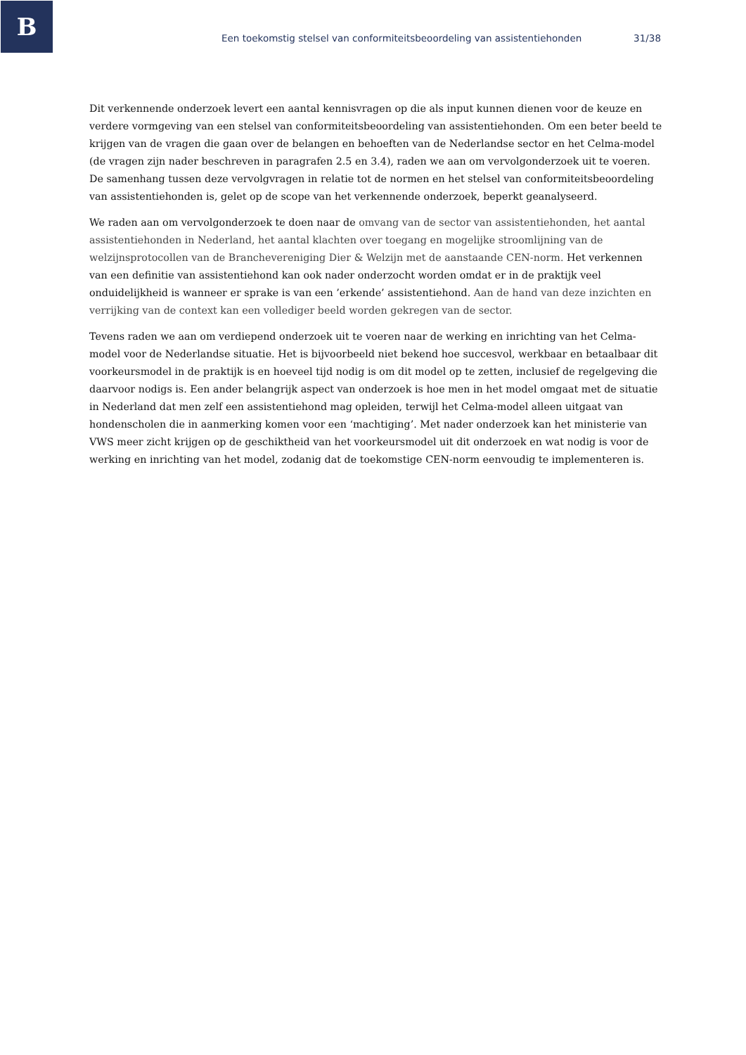B
Een toekomstig stelsel van conformiteitsbeoordeling van assistentiehonden 31/38
Dit verkennende onderzoek levert een aantal kennisvragen op die als input kunnen dienen voor de keuze en verdere vormgeving van een stelsel van conformiteitsbeoordeling van assistentiehonden. Om een beter beeld te krijgen van de vragen die gaan over de belangen en behoeften van de Nederlandse sector en het Celma-model (de vragen zijn nader beschreven in paragrafen 2.5 en 3.4), raden we aan om vervolgonderzoek uit te voeren. De samenhang tussen deze vervolgvragen in relatie tot de normen en het stelsel van conformiteitsbeoordeling van assistentiehonden is, gelet op de scope van het verkennende onderzoek, beperkt geanalyseerd.
We raden aan om vervolgonderzoek te doen naar de omvang van de sector van assistentiehonden, het aantal assistentiehonden in Nederland, het aantal klachten over toegang en mogelijke stroomlijning van de welzijnsprotocollen van de Branchevereniging Dier & Welzijn met de aanstaande CEN-norm. Het verkennen van een definitie van assistentiehond kan ook nader onderzocht worden omdat er in de praktijk veel onduidelijkheid is wanneer er sprake is van een ’erkende’ assistentiehond. Aan de hand van deze inzichten en verrijking van de context kan een vollediger beeld worden gekregen van de sector.
Tevens raden we aan om verdiepend onderzoek uit te voeren naar de werking en inrichting van het Celma-model voor de Nederlandse situatie. Het is bijvoorbeeld niet bekend hoe succesvol, werkbaar en betaalbaar dit voorkeursmodel in de praktijk is en hoeveel tijd nodig is om dit model op te zetten, inclusief de regelgeving die daarvoor nodigs is. Een ander belangrijk aspect van onderzoek is hoe men in het model omgaat met de situatie in Nederland dat men zelf een assistentiehond mag opleiden, terwijl het Celma-model alleen uitgaat van hondenscholen die in aanmerking komen voor een ‘machtiging’. Met nader onderzoek kan het ministerie van VWS meer zicht krijgen op de geschiktheid van het voorkeursmodel uit dit onderzoek en wat nodig is voor de werking en inrichting van het model, zodanig dat de toekomstige CEN-norm eenvoudig te implementeren is.